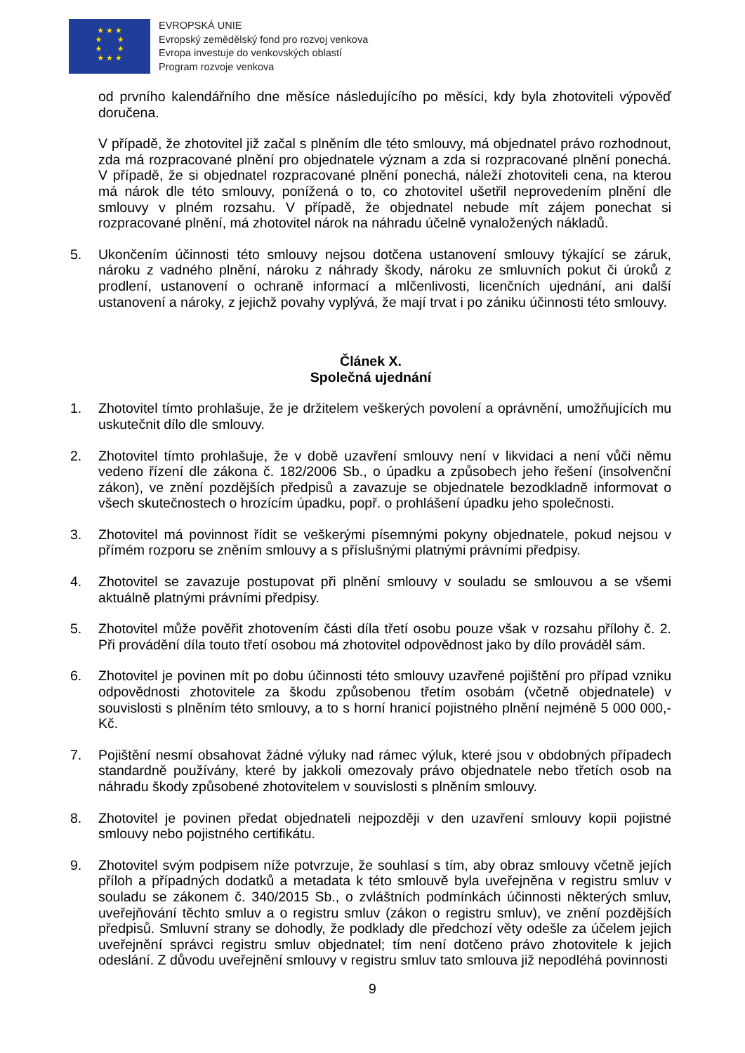★ ★ ★
★ ★
★ ★
★ ★ ★
EVROPSKÁ UNIE
Evropský zemědělský fond pro rozvoj venkova
Evropa investuje do venkovských oblastí
Program rozvoje venkova
od prvního kalendářního dne měsíce následujícího po měsíci, kdy byla zhotoviteli výpověď doručena.
V případě, že zhotovitel již začal s plněním dle této smlouvy, má objednatel právo rozhodnout, zda má rozpracované plnění pro objednatele význam a zda si rozpracované plnění ponechá. V případě, že si objednatel rozpracované plnění ponechá, náleží zhotoviteli cena, na kterou má nárok dle této smlouvy, ponížená o to, co zhotovitel ušetřil neprovedením plnění dle smlouvy v plném rozsahu. V případě, že objednatel nebude mít zájem ponechat si rozpracované plnění, má zhotovitel nárok na náhradu účelně vynaložených nákladů.
5. Ukončením účinnosti této smlouvy nejsou dotčena ustanovení smlouvy týkající se záruk, nároku z vadného plnění, nároku z náhrady škody, nároku ze smluvních pokut či úroků z prodlení, ustanovení o ochraně informací a mlčenlivosti, licenčních ujednání, ani další ustanovení a nároky, z jejichž povahy vyplývá, že mají trvat i po zániku účinnosti této smlouvy.
Článek X.
Společná ujednání
1. Zhotovitel tímto prohlašuje, že je držitelem veškerých povolení a oprávnění, umožňujících mu uskutečnit dílo dle smlouvy.
2. Zhotovitel tímto prohlašuje, že v době uzavření smlouvy není v likvidaci a není vůči němu vedeno řízení dle zákona č. 182/2006 Sb., o úpadku a způsobech jeho řešení (insolvenční zákon), ve znění pozdějších předpisů a zavazuje se objednatele bezodkladně informovat o všech skutečnostech o hrozícím úpadku, popř. o prohlášení úpadku jeho společnosti.
3. Zhotovitel má povinnost řídit se veškerými písemnými pokyny objednatele, pokud nejsou v přímém rozporu se zněním smlouvy a s příslušnými platnými právními předpisy.
4. Zhotovitel se zavazuje postupovat při plnění smlouvy v souladu se smlouvou a se všemi aktuálně platnými právními předpisy.
5. Zhotovitel může pověřit zhotovením části díla třetí osobu pouze však v rozsahu přílohy č. 2. Při provádění díla touto třetí osobou má zhotovitel odpovědnost jako by dílo prováděl sám.
6. Zhotovitel je povinen mít po dobu účinnosti této smlouvy uzavřené pojištění pro případ vzniku odpovědnosti zhotovitele za škodu způsobenou třetím osobám (včetně objednatele) v souvislosti s plněním této smlouvy, a to s horní hranicí pojistného plnění nejméně 5 000 000,- Kč.
7. Pojištění nesmí obsahovat žádné výluky nad rámec výluk, které jsou v obdobných případech standardně používány, které by jakkoli omezovaly právo objednatele nebo třetích osob na náhradu škody způsobené zhotovitelem v souvislosti s plněním smlouvy.
8. Zhotovitel je povinen předat objednateli nejpozději v den uzavření smlouvy kopii pojistné smlouvy nebo pojistného certifikátu.
9. Zhotovitel svým podpisem níže potvrzuje, že souhlasí s tím, aby obraz smlouvy včetně jejích příloh a případných dodatků a metadata k této smlouvě byla uveřejněna v registru smluv v souladu se zákonem č. 340/2015 Sb., o zvláštních podmínkách účinnosti některých smluv, uveřejňování těchto smluv a o registru smluv (zákon o registru smluv), ve znění pozdějších předpisů. Smluvní strany se dohodly, že podklady dle předchozí věty odešle za účelem jejich uveřejnění správci registru smluv objednatel; tím není dotčeno právo zhotovitele k jejich odeslání. Z důvodu uveřejnění smlouvy v registru smluv tato smlouva již nepodléhá povinnosti
9